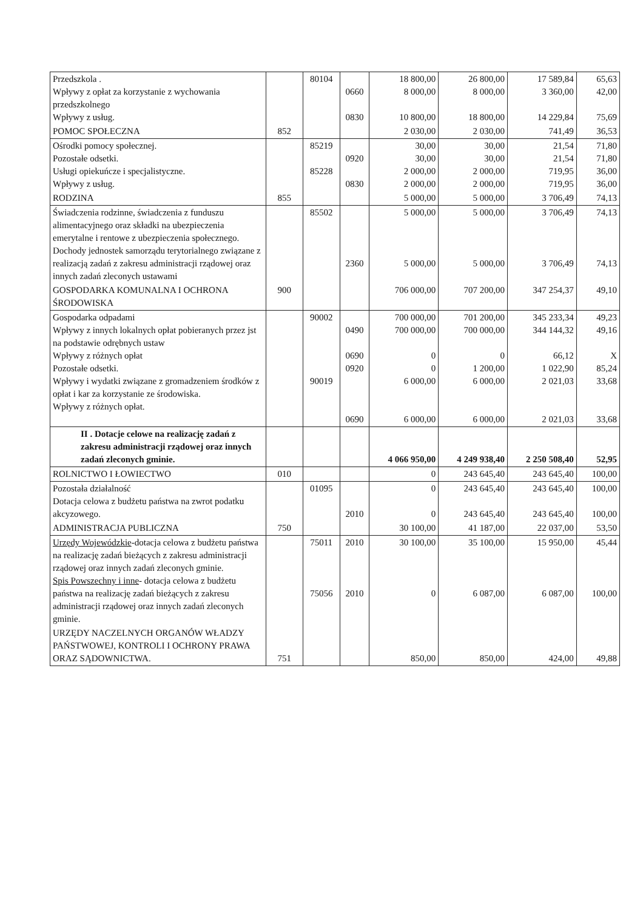| Przedszkola . Wpływy z opłat za korzystanie z wychowania przedszkolnego Wpływy z usług. | | 80104 | 0660 0830 | 18 800,00 8 000,00 10 800,00 | 26 800,00 8 000,00 18 800,00 | 17 589,84 3 360,00 14 229,84 | 65,63 42,00 75,69 |
| POMOC SPOŁECZNA | 852 | | | 2 030,00 | 2 030,00 | 741,49 | 36,53 |
| Ośrodki pomocy społecznej. Pozostałe odsetki. Usługi opiekuńcze i specjalistyczne. Wpływy z usług. | | 85219 85228 | 0920 0830 | 30,00 30,00 2 000,00 2 000,00 | 30,00 30,00 2 000,00 2 000,00 | 21,54 21,54 719,95 719,95 | 71,80 71,80 36,00 36,00 |
| RODZINA | 855 | | | 5 000,00 | 5 000,00 | 3 706,49 | 74,13 |
| Świadczenia rodzinne, świadczenia z funduszu alimentacyjnego oraz składki na ubezpieczenia emerytalne i rentowe z ubezpieczenia społecznego. Dochody jednostek samorządu terytorialnego związane z realizacją zadań z zakresu administracji rządowej oraz innych zadań zleconych ustawami | | 85502 | 2360 | 5 000,00 5 000,00 | 5 000,00 5 000,00 | 3 706,49 3 706,49 | 74,13 74,13 |
| GOSPODARKA KOMUNALNA I OCHRONA ŚRODOWISKA | 900 | | | 706 000,00 | 707 200,00 | 347 254,37 | 49,10 |
| Gospodarka odpadami Wpływy z innych lokalnych opłat pobieranych przez jst na podstawie odrębnych ustaw Wpływy z różnych opłat Pozostałe odsetki. Wpływy i wydatki związane z gromadzeniem środków z opłat i kar za korzystanie ze środowiska. Wpływy z różnych opłat. | | 90002 90019 | 0490 0690 0920 0690 | 700 000,00 700 000,00 0 0 6 000,00 6 000,00 | 701 200,00 700 000,00 0 1 200,00 6 000,00 6 000,00 | 345 233,34 344 144,32 66,12 1 022,90 2 021,03 2 021,03 | 49,23 49,16 X 85,24 33,68 33,68 |
| II . Dotacje celowe na realizację zadań z zakresu administracji rządowej oraz innych zadań zleconych gminie. | | | | 4 066 950,00 | 4 249 938,40 | 2 250 508,40 | 52,95 |
| ROLNICTWO I ŁOWIECTWO | 010 | | | 0 | 243 645,40 | 243 645,40 | 100,00 |
| Pozostała działalność Dotacja celowa z budżetu państwa na zwrot podatku akcyzowego. | | 01095 | 2010 | 0 0 | 243 645,40 243 645,40 | 243 645,40 243 645,40 | 100,00 100,00 |
| ADMINISTRACJA PUBLICZNA | 750 | | | 30 100,00 | 41 187,00 | 22 037,00 | 53,50 |
| Urzędy Wojewódzkie -dotacja celowa z budżetu państwa na realizację zadań bieżących z zakresu administracji rządowej oraz innych zadań zleconych gminie. Spis Powszechny i inne - dotacja celowa z budżetu państwa na realizację zadań bieżących z zakresu administracji rządowej oraz innych zadań zleconych gminie. | | 75011 75056 | 2010 2010 | 30 100,00 0 | 35 100,00 6 087,00 | 15 950,00 6 087,00 | 45,44 100,00 |
| URZĘDY NACZELNYCH ORGANÓW WŁADZY PAŃSTWOWEJ, KONTROLI I OCHRONY PRAWA ORAZ SĄDOWNICTWA. | 751 | | | 850,00 | 850,00 | 424,00 | 49,88 |